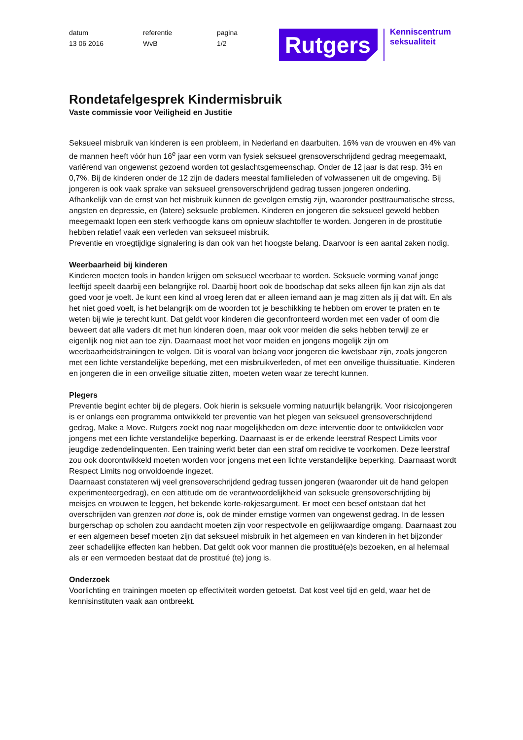datum
13 06 2016
referentie
WvB
pagina
1/2
Rutgers
Kenniscentrum
seksualiteit
Rondetafelgesprek Kindermisbruik
Vaste commissie voor Veiligheid en Justitie
Seksueel misbruik van kinderen is een probleem, in Nederland en daarbuiten. 16% van de vrouwen en 4% van de mannen heeft vóór hun 16<sup>e</sup> jaar een vorm van fysiek seksueel grensoverschrijdend gedrag meegemaakt, variërend van ongewenst gezoend worden tot geslachtsgemeenschap. Onder de 12 jaar is dat resp. 3% en 0,7%. Bij de kinderen onder de 12 zijn de daders meestal familieleden of volwassenen uit de omgeving. Bij jongeren is ook vaak sprake van seksueel grensoverschrijdend gedrag tussen jongeren onderling.
Afhankelijk van de ernst van het misbruik kunnen de gevolgen ernstig zijn, waaronder posttraumatische stress, angsten en depressie, en (latere) seksuele problemen. Kinderen en jongeren die seksueel geweld hebben meegemaakt lopen een sterk verhoogde kans om opnieuw slachtoffer te worden. Jongeren in de prostitutie hebben relatief vaak een verleden van seksueel misbruik.
Preventie en vroegtijdige signalering is dan ook van het hoogste belang. Daarvoor is een aantal zaken nodig.
Weerbaarheid bij kinderen
Kinderen moeten tools in handen krijgen om seksueel weerbaar te worden. Seksuele vorming vanaf jonge leeftijd speelt daarbij een belangrijke rol. Daarbij hoort ook de boodschap dat seks alleen fijn kan zijn als dat goed voor je voelt. Je kunt een kind al vroeg leren dat er alleen iemand aan je mag zitten als jij dat wilt. En als het niet goed voelt, is het belangrijk om de woorden tot je beschikking te hebben om erover te praten en te weten bij wie je terecht kunt. Dat geldt voor kinderen die geconfronteerd worden met een vader of oom die beweert dat alle vaders dit met hun kinderen doen, maar ook voor meiden die seks hebben terwijl ze er eigenlijk nog niet aan toe zijn. Daarnaast moet het voor meiden en jongens mogelijk zijn om weerbaarheidstrainingen te volgen. Dit is vooral van belang voor jongeren die kwetsbaar zijn, zoals jongeren met een lichte verstandelijke beperking, met een misbruikverleden, of met een onveilige thuissituatie. Kinderen en jongeren die in een onveilige situatie zitten, moeten weten waar ze terecht kunnen.
Plegers
Preventie begint echter bij de plegers. Ook hierin is seksuele vorming natuurlijk belangrijk. Voor risicojongeren is er onlangs een programma ontwikkeld ter preventie van het plegen van seksueel grensoverschrijdend gedrag, Make a Move. Rutgers zoekt nog naar mogelijkheden om deze interventie door te ontwikkelen voor jongens met een lichte verstandelijke beperking. Daarnaast is er de erkende leerstraf Respect Limits voor jeugdige zedendelinquenten. Een training werkt beter dan een straf om recidive te voorkomen. Deze leerstraf zou ook doorontwikkeld moeten worden voor jongens met een lichte verstandelijke beperking. Daarnaast wordt Respect Limits nog onvoldoende ingezet.
Daarnaast constateren wij veel grensoverschrijdend gedrag tussen jongeren (waaronder uit de hand gelopen experimenteergedrag), en een attitude om de verantwoordelijkheid van seksuele grensoverschrijding bij meisjes en vrouwen te leggen, het bekende korte-rokjesargument. Er moet een besef ontstaan dat het overschrijden van grenzen not done is, ook de minder ernstige vormen van ongewenst gedrag. In de lessen burgerschap op scholen zou aandacht moeten zijn voor respectvolle en gelijkwaardige omgang. Daarnaast zou er een algemeen besef moeten zijn dat seksueel misbruik in het algemeen en van kinderen in het bijzonder zeer schadelijke effecten kan hebben. Dat geldt ook voor mannen die prostitué(e)s bezoeken, en al helemaal als er een vermoeden bestaat dat de prostitué (te) jong is.
Onderzoek
Voorlichting en trainingen moeten op effectiviteit worden getoetst. Dat kost veel tijd en geld, waar het de kennisinstituten vaak aan ontbreekt.